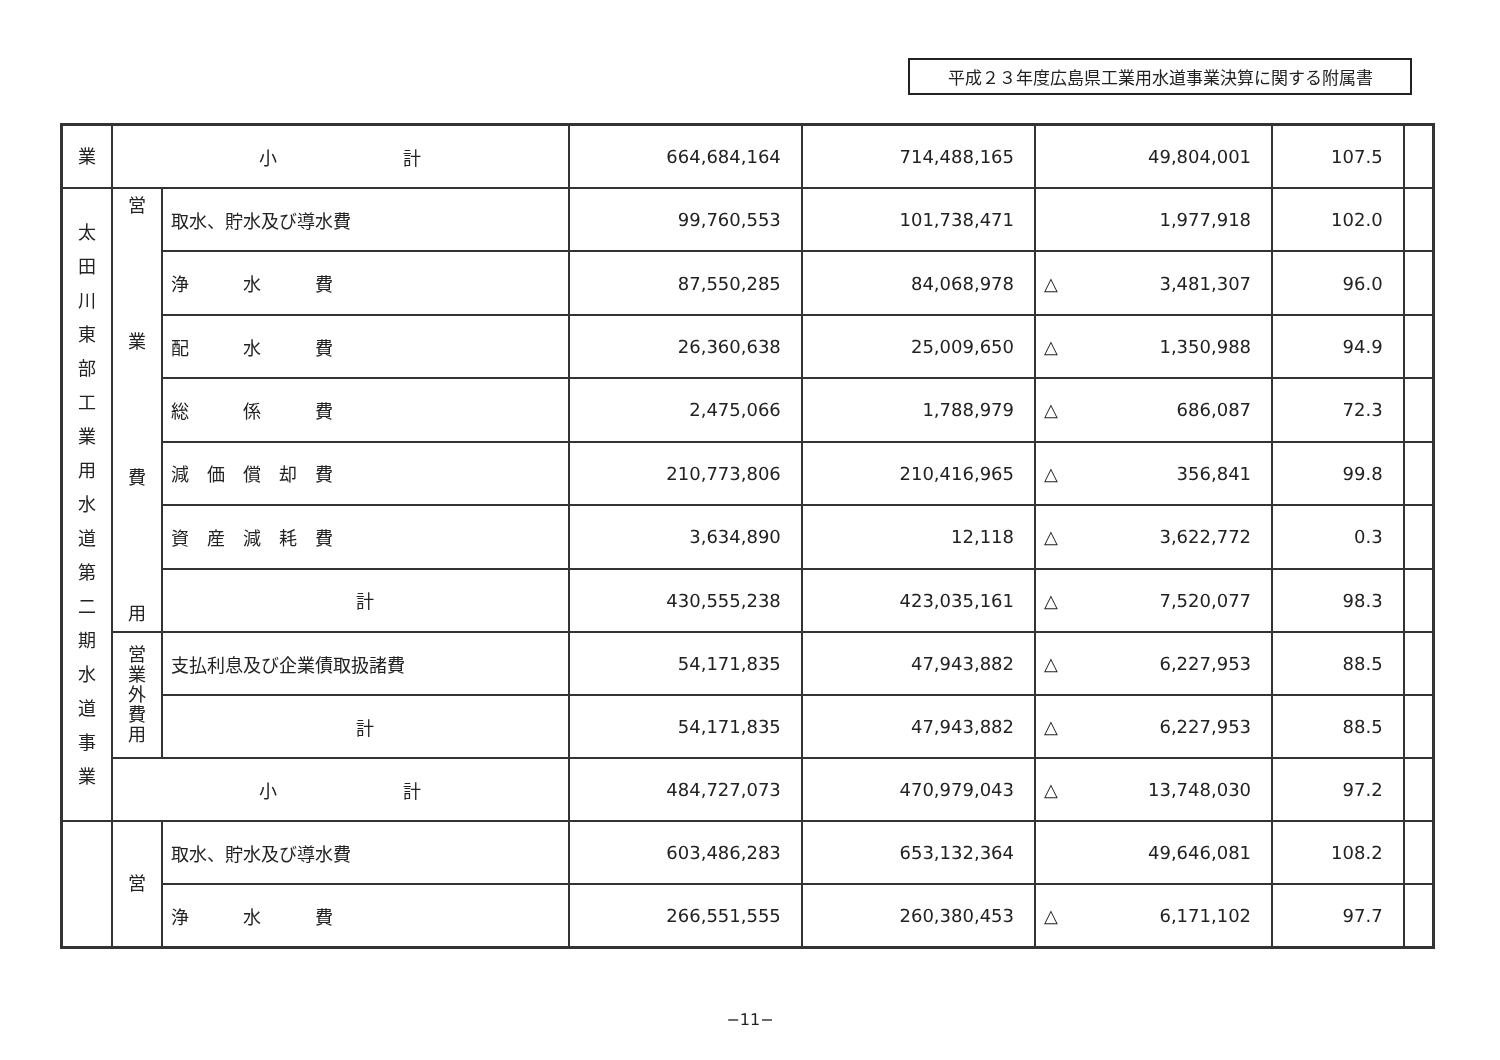平成２３年度広島県工業用水道事業決算に関する附属書
| 業 | 小 計 | | 664,684,164 | 714,488,165 | 49,804,001 | 107.5 | |
| 太 田 川 東 部 工 業 用 水 道 第 二 期 水 道 事 業 | 営 業 費 用 | 取水、貯水及び導水費 | 99,760,553 | 101,738,471 | 1,977,918 | 102.0 | |
| | | 浄 水 費 | 87,550,285 | 84,068,978 | △ 3,481,307 | 96.0 | |
| | | 配 水 費 | 26,360,638 | 25,009,650 | △ 1,350,988 | 94.9 | |
| | | 総 係 費 | 2,475,066 | 1,788,979 | △ 686,087 | 72.3 | |
| | | 減 価 償 却 費 | 210,773,806 | 210,416,965 | △ 356,841 | 99.8 | |
| | | 資 産 減 耗 費 | 3,634,890 | 12,118 | △ 3,622,772 | 0.3 | |
| | | 計 | 430,555,238 | 423,035,161 | △ 7,520,077 | 98.3 | |
| | 営 業 外 費 用 | 支払利息及び企業債取扱諸費 | 54,171,835 | 47,943,882 | △ 6,227,953 | 88.5 | |
| | | 計 | 54,171,835 | 47,943,882 | △ 6,227,953 | 88.5 | |
| | 小 計 | | 484,727,073 | 470,979,043 | △ 13,748,030 | 97.2 | |
| | 営 | 取水、貯水及び導水費 | 603,486,283 | 653,132,364 | 49,646,081 | 108.2 | |
| | | 浄 水 費 | 266,551,555 | 260,380,453 | △ 6,171,102 | 97.7 | |
−11−